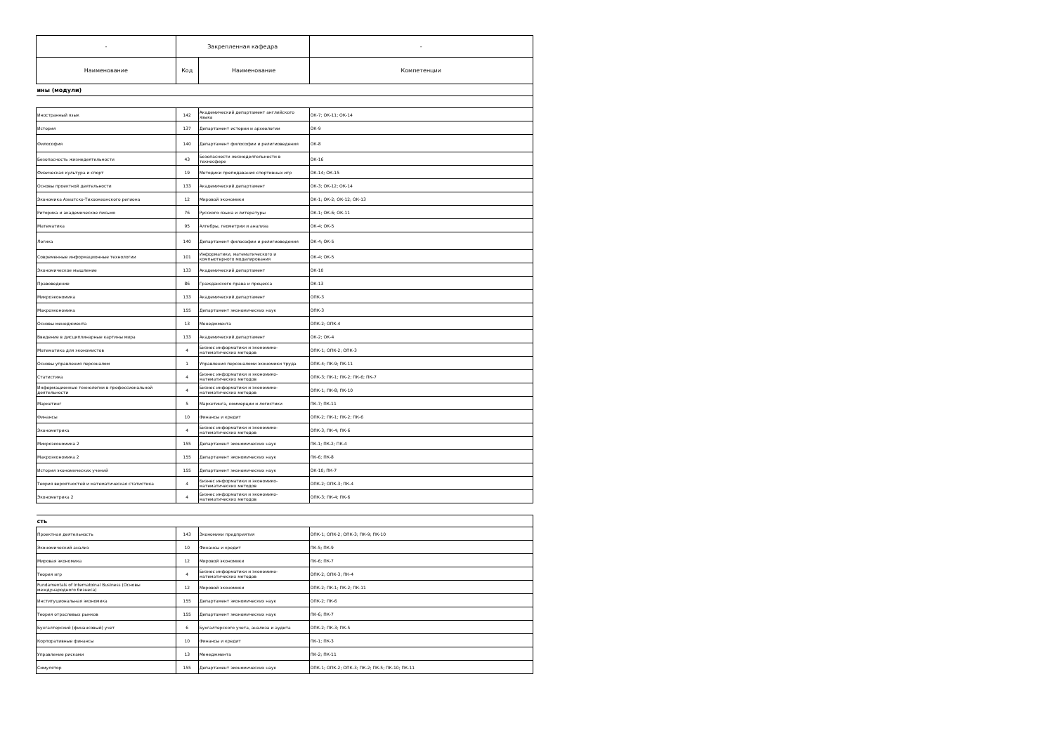| - | Закрепленная кафедра | | - |
| --- | --- | --- | --- |
| Наименование | Код | Наименование | Компетенции |
| ины (модули) | | | |
| Иностранный язык | 142 | Академический департамент английского языка | ОК-7; ОК-11; ОК-14 |
| История | 137 | Департамент истории и археологии | ОК-9 |
| Философия | 140 | Департамент философии и религиоведения | ОК-8 |
| Безопасность жизнедеятельности | 43 | Безопасности жизнедеятельности в техносфере | ОК-16 |
| Физическая культура и спорт | 19 | Методики преподавания спортивных игр | ОК-14; ОК-15 |
| Основы проектной деятельности | 133 | Академический департамент | ОК-3; ОК-12; ОК-14 |
| Экономика Азиатско-Тихоокеанского региона | 12 | Мировой экономики | ОК-1; ОК-2; ОК-12; ОК-13 |
| Риторика и академическое письмо | 76 | Русского языка и литературы | ОК-1; ОК-6; ОК-11 |
| Математика | 95 | Алгебры, геометрии и анализа | ОК-4; ОК-5 |
| Логика | 140 | Департамент философии и религиоведения | ОК-4; ОК-5 |
| Современные информационные технологии | 101 | Информатики, математического и компьютерного моделирования | ОК-4; ОК-5 |
| Экономическое мышление | 133 | Академический департамент | ОК-10 |
| Правоведение | 86 | Гражданского права и процесса | ОК-13 |
| Микроэкономика | 133 | Академический департамент | ОПК-3 |
| Макроэкономика | 155 | Департамент экономических наук | ОПК-3 |
| Основы менеджмента | 13 | Менеджмента | ОПК-2; ОПК-4 |
| Введение в дисциплинарные картины мира | 133 | Академический департамент | ОК-2; ОК-4 |
| Математика для экономистов | 4 | Бизнес информатики и экономико-математических методов | ОПК-1; ОПК-2; ОПК-3 |
| Основы управления персоналом | 1 | Управления персоналоми экономики труда | ОПК-4; ПК-9; ПК-11 |
| Статистика | 4 | Бизнес информатики и экономико-математических методов | ОПК-3; ПК-1; ПК-2; ПК-6; ПК-7 |
| Информационные технологии в профессиональной деятельности | 4 | Бизнес информатики и экономико-математических методов | ОПК-1; ПК-8; ПК-10 |
| Маркетинг | 5 | Маркетинга, коммерции и логистики | ПК-7; ПК-11 |
| Финансы | 10 | Финансы и кредит | ОПК-2; ПК-1; ПК-2; ПК-6 |
| Эконометрика | 4 | Бизнес информатики и экономико-математических методов | ОПК-3; ПК-4; ПК-6 |
| Микроэкономика 2 | 155 | Департамент экономических наук | ПК-1; ПК-2; ПК-4 |
| Макроэкономика 2 | 155 | Департамент экономических наук | ПК-6; ПК-8 |
| История экономических учений | 155 | Департамент экономических наук | ОК-10; ПК-7 |
| Теория вероятностей и математическая статистика | 4 | Бизнес информатики и экономико-математических методов | ОПК-2; ОПК-3; ПК-4 |
| Эконометрика 2 | 4 | Бизнес информатики и экономико-математических методов | ОПК-3; ПК-4; ПК-6 |
| сть | | | |
| Проектная деятельность | 143 | Экономики предприятия | ОПК-1; ОПК-2; ОПК-3; ПК-9; ПК-10 |
| Экономический анализ | 10 | Финансы и кредит | ПК-5; ПК-9 |
| Мировая экономика | 12 | Мировой экономики | ПК-6; ПК-7 |
| Теория игр | 4 | Бизнес информатики и экономико-математических методов | ОПК-2; ОПК-3; ПК-4 |
| Fundamentals of Internatoinal Business (Основы международного бизнеса) | 12 | Мировой экономики | ОПК-2; ПК-1; ПК-2; ПК-11 |
| Институциональная экономика | 155 | Департамент экономических наук | ОПК-2; ПК-6 |
| Теория отраслевых рынков | 155 | Департамент экономических наук | ПК-6; ПК-7 |
| Бухгалтерский (финансовый) учет | 6 | Бухгалтерского учета, анализа и аудита | ОПК-2; ПК-3; ПК-5 |
| Корпоративные финансы | 10 | Финансы и кредит | ПК-1; ПК-3 |
| Управление рисками | 13 | Менеджмента | ПК-2; ПК-11 |
| Симулятор | 155 | Департамент экономических наук | ОПК-1; ОПК-2; ОПК-3; ПК-2; ПК-5; ПК-10; ПК-11 |